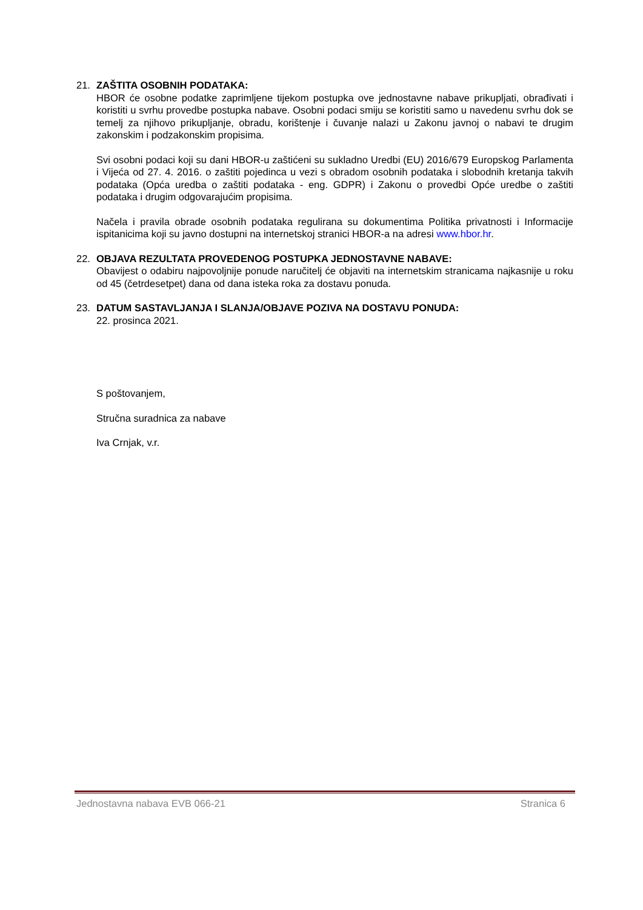21. ZAŠTITA OSOBNIH PODATAKA:
HBOR će osobne podatke zaprimljene tijekom postupka ove jednostavne nabave prikupljati, obrađivati i koristiti u svrhu provedbe postupka nabave. Osobni podaci smiju se koristiti samo u navedenu svrhu dok se temelj za njihovo prikupljanje, obradu, korištenje i čuvanje nalazi u Zakonu javnoj o nabavi te drugim zakonskim i podzakonskim propisima.
Svi osobni podaci koji su dani HBOR-u zaštićeni su sukladno Uredbi (EU) 2016/679 Europskog Parlamenta i Vijeća od 27. 4. 2016. o zaštiti pojedinca u vezi s obradom osobnih podataka i slobodnih kretanja takvih podataka (Opća uredba o zaštiti podataka - eng. GDPR) i Zakonu o provedbi Opće uredbe o zaštiti podataka i drugim odgovarajućim propisima.
Načela i pravila obrade osobnih podataka regulirana su dokumentima Politika privatnosti i Informacije ispitanicima koji su javno dostupni na internetskoj stranici HBOR-a na adresi www.hbor.hr.
22. OBJAVA REZULTATA PROVEDENOG POSTUPKA JEDNOSTAVNE NABAVE:
Obavijest o odabiru najpovoljnije ponude naručitelj će objaviti na internetskim stranicama najkasnije u roku od 45 (četrdesetpet) dana od dana isteka roka za dostavu ponuda.
23. DATUM SASTAVLJANJA I SLANJA/OBJAVE POZIVA NA DOSTAVU PONUDA:
22. prosinca 2021.
S poštovanjem,
Stručna suradnica za nabave
Iva Crnjak, v.r.
Jednostavna nabava EVB 066-21 Stranica 6